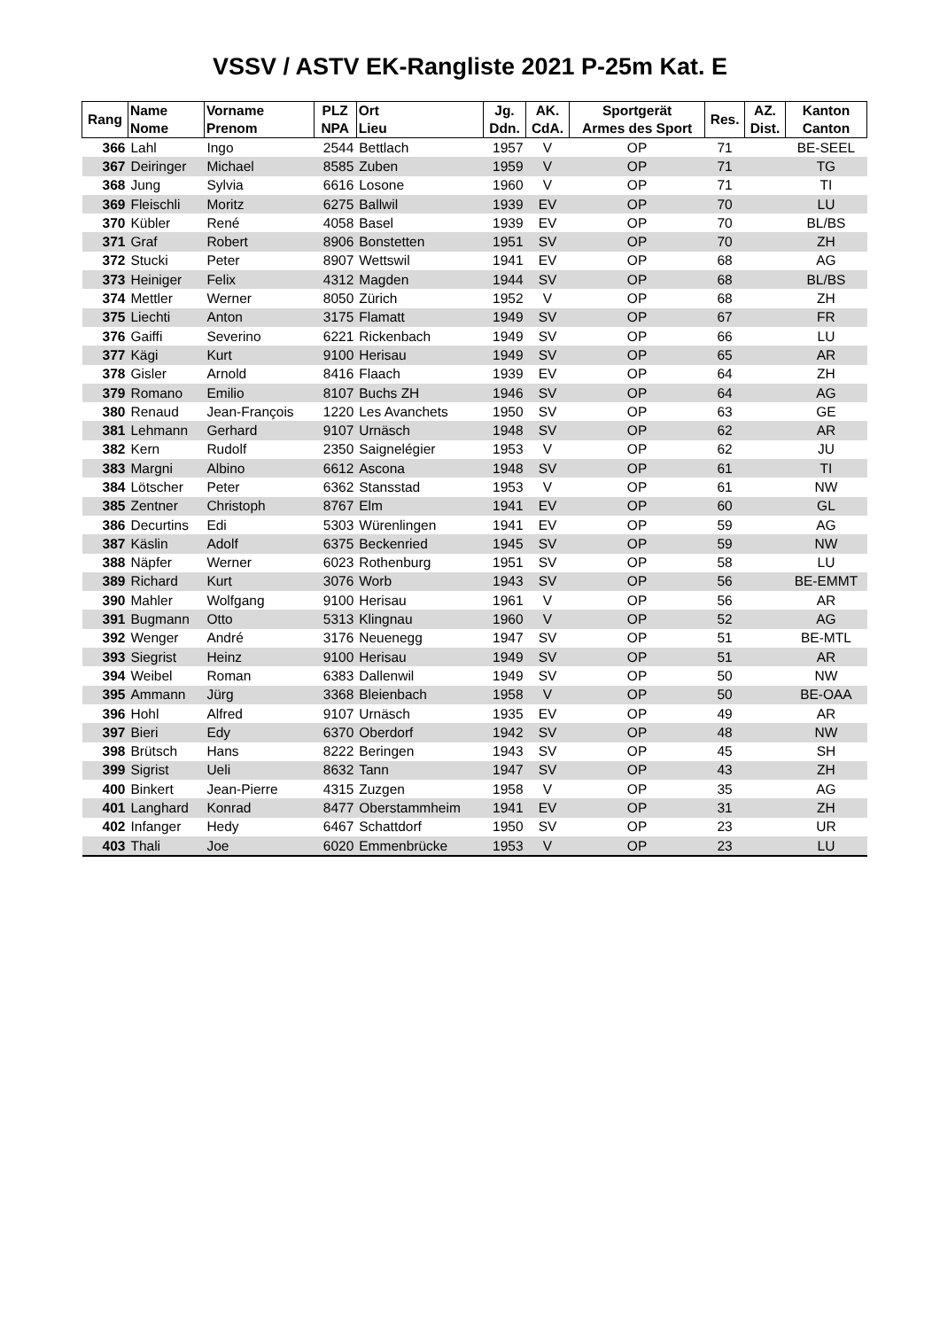VSSV / ASTV EK-Rangliste 2021 P-25m Kat. E
| Rang | Name Nome | Vorname Prenom | PLZ NPA | Ort Lieu | Jg. Ddn. | AK. CdA. | Sportgerät Armes des Sport | Res. | AZ. Dist. | Kanton Canton |
| --- | --- | --- | --- | --- | --- | --- | --- | --- | --- | --- |
| 366 | Lahl | Ingo | 2544 | Bettlach | 1957 | V | OP | 71 | | BE-SEEL |
| 367 | Deiringer | Michael | 8585 | Zuben | 1959 | V | OP | 71 | | TG |
| 368 | Jung | Sylvia | 6616 | Losone | 1960 | V | OP | 71 | | TI |
| 369 | Fleischli | Moritz | 6275 | Ballwil | 1939 | EV | OP | 70 | | LU |
| 370 | Kübler | René | 4058 | Basel | 1939 | EV | OP | 70 | | BL/BS |
| 371 | Graf | Robert | 8906 | Bonstetten | 1951 | SV | OP | 70 | | ZH |
| 372 | Stucki | Peter | 8907 | Wettswil | 1941 | EV | OP | 68 | | AG |
| 373 | Heiniger | Felix | 4312 | Magden | 1944 | SV | OP | 68 | | BL/BS |
| 374 | Mettler | Werner | 8050 | Zürich | 1952 | V | OP | 68 | | ZH |
| 375 | Liechti | Anton | 3175 | Flamatt | 1949 | SV | OP | 67 | | FR |
| 376 | Gaiffi | Severino | 6221 | Rickenbach | 1949 | SV | OP | 66 | | LU |
| 377 | Kägi | Kurt | 9100 | Herisau | 1949 | SV | OP | 65 | | AR |
| 378 | Gisler | Arnold | 8416 | Flaach | 1939 | EV | OP | 64 | | ZH |
| 379 | Romano | Emilio | 8107 | Buchs ZH | 1946 | SV | OP | 64 | | AG |
| 380 | Renaud | Jean-François | 1220 | Les Avanchets | 1950 | SV | OP | 63 | | GE |
| 381 | Lehmann | Gerhard | 9107 | Urnäsch | 1948 | SV | OP | 62 | | AR |
| 382 | Kern | Rudolf | 2350 | Saignelégier | 1953 | V | OP | 62 | | JU |
| 383 | Margni | Albino | 6612 | Ascona | 1948 | SV | OP | 61 | | TI |
| 384 | Lötscher | Peter | 6362 | Stansstad | 1953 | V | OP | 61 | | NW |
| 385 | Zentner | Christoph | 8767 | Elm | 1941 | EV | OP | 60 | | GL |
| 386 | Decurtins | Edi | 5303 | Würenlingen | 1941 | EV | OP | 59 | | AG |
| 387 | Käslin | Adolf | 6375 | Beckenried | 1945 | SV | OP | 59 | | NW |
| 388 | Näpfer | Werner | 6023 | Rothenburg | 1951 | SV | OP | 58 | | LU |
| 389 | Richard | Kurt | 3076 | Worb | 1943 | SV | OP | 56 | | BE-EMMT |
| 390 | Mahler | Wolfgang | 9100 | Herisau | 1961 | V | OP | 56 | | AR |
| 391 | Bugmann | Otto | 5313 | Klingnau | 1960 | V | OP | 52 | | AG |
| 392 | Wenger | André | 3176 | Neuenegg | 1947 | SV | OP | 51 | | BE-MTL |
| 393 | Siegrist | Heinz | 9100 | Herisau | 1949 | SV | OP | 51 | | AR |
| 394 | Weibel | Roman | 6383 | Dallenwil | 1949 | SV | OP | 50 | | NW |
| 395 | Ammann | Jürg | 3368 | Bleienbach | 1958 | V | OP | 50 | | BE-OAA |
| 396 | Hohl | Alfred | 9107 | Urnäsch | 1935 | EV | OP | 49 | | AR |
| 397 | Bieri | Edy | 6370 | Oberdorf | 1942 | SV | OP | 48 | | NW |
| 398 | Brütsch | Hans | 8222 | Beringen | 1943 | SV | OP | 45 | | SH |
| 399 | Sigrist | Ueli | 8632 | Tann | 1947 | SV | OP | 43 | | ZH |
| 400 | Binkert | Jean-Pierre | 4315 | Zuzgen | 1958 | V | OP | 35 | | AG |
| 401 | Langhard | Konrad | 8477 | Oberstammheim | 1941 | EV | OP | 31 | | ZH |
| 402 | Infanger | Hedy | 6467 | Schattdorf | 1950 | SV | OP | 23 | | UR |
| 403 | Thali | Joe | 6020 | Emmenbrücke | 1953 | V | OP | 23 | | LU |